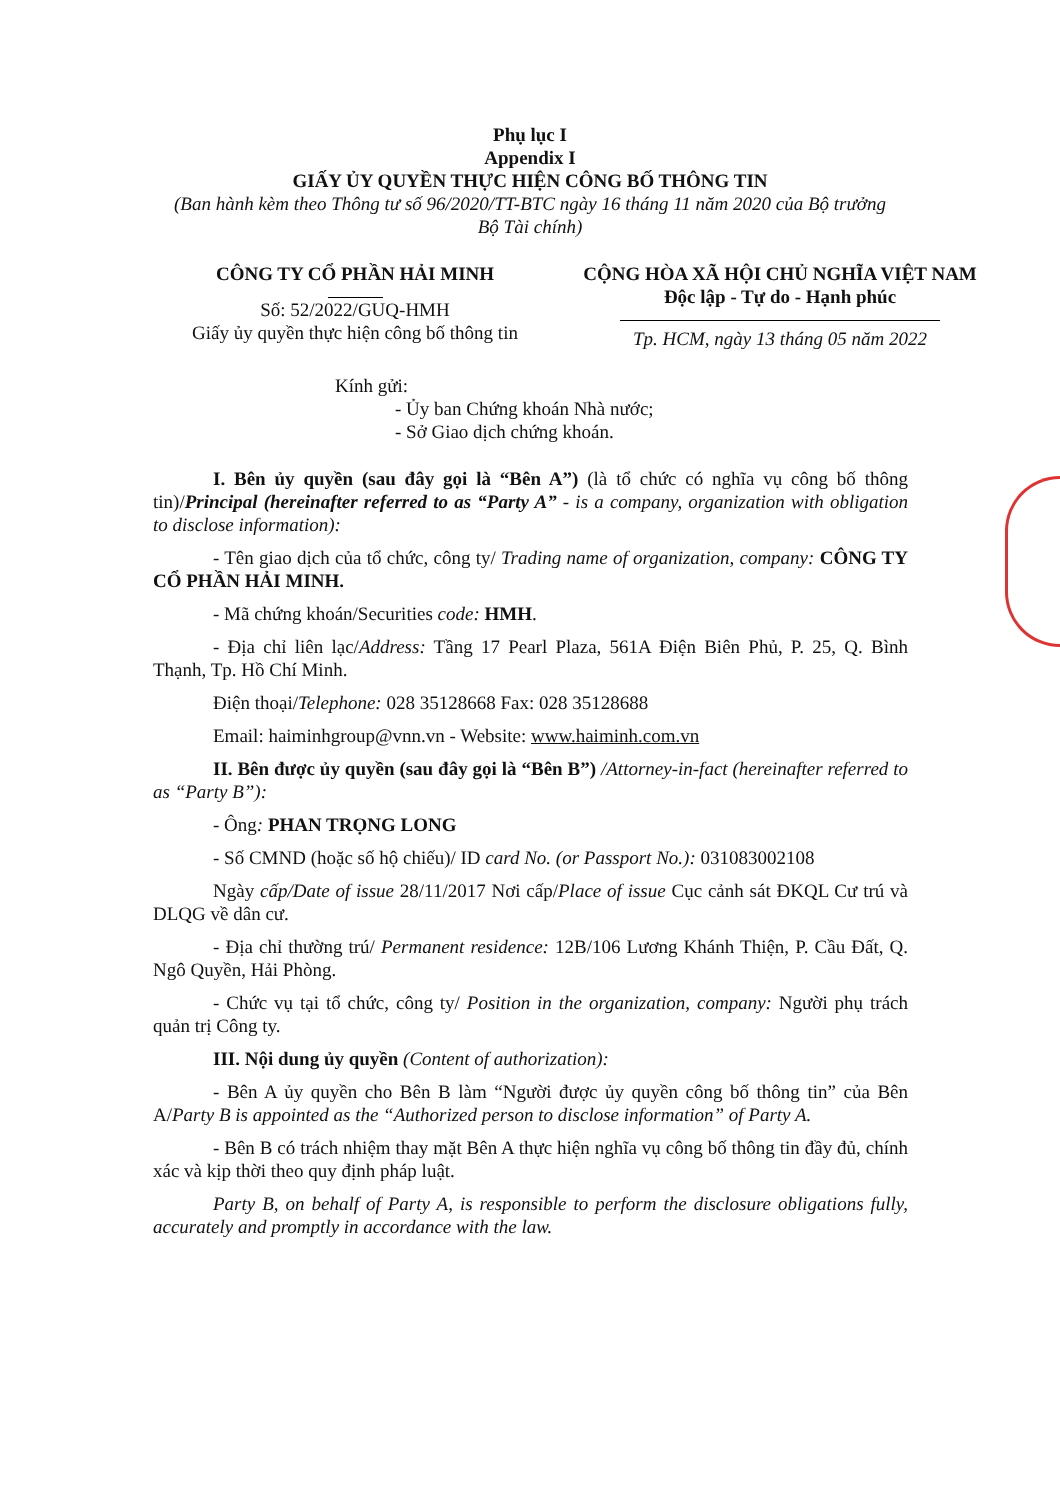Phụ lục I
Appendix I
GIẤY ỦY QUYỀN THỰC HIỆN CÔNG BỐ THÔNG TIN
(Ban hành kèm theo Thông tư số 96/2020/TT-BTC ngày 16 tháng 11 năm 2020 của Bộ trưởng Bộ Tài chính)
CÔNG TY CỔ PHẦN HẢI MINH
Số: 52/2022/GUQ-HMH
Giấy ủy quyền thực hiện công bố thông tin
CỘNG HÒA XÃ HỘI CHỦ NGHĨA VIỆT NAM
Độc lập - Tự do - Hạnh phúc
Tp. HCM, ngày 13 tháng 05 năm 2022
Kính gửi:
- Ủy ban Chứng khoán Nhà nước;
- Sở Giao dịch chứng khoán.
I. Bên ủy quyền (sau đây gọi là “Bên A”) (là tổ chức có nghĩa vụ công bố thông tin)/Principal (hereinafter referred to as “Party A” - is a company, organization with obligation to disclose information):
- Tên giao dịch của tổ chức, công ty/ Trading name of organization, company: CÔNG TY CỔ PHẦN HẢI MINH.
- Mã chứng khoán/Securities code: HMH.
- Địa chỉ liên lạc/Address: Tầng 17 Pearl Plaza, 561A Điện Biên Phủ, P. 25, Q. Bình Thạnh, Tp. Hồ Chí Minh.
Điện thoại/Telephone: 028 35128668 Fax: 028 35128688
Email: haiminhgroup@vnn.vn - Website: www.haiminh.com.vn
II. Bên được ủy quyền (sau đây gọi là “Bên B”) /Attorney-in-fact (hereinafter referred to as “Party B”):
- Ông: PHAN TRỌNG LONG
- Số CMND (hoặc số hộ chiếu)/ ID card No. (or Passport No.): 031083002108
Ngày cấp/Date of issue 28/11/2017 Nơi cấp/Place of issue Cục cảnh sát ĐKQL Cư trú và DLQG về dân cư.
- Địa chỉ thường trú/ Permanent residence: 12B/106 Lương Khánh Thiện, P. Cầu Đất, Q. Ngô Quyền, Hải Phòng.
- Chức vụ tại tổ chức, công ty/ Position in the organization, company: Người phụ trách quản trị Công ty.
III. Nội dung ủy quyền (Content of authorization):
- Bên A ủy quyền cho Bên B làm “Người được ủy quyền công bố thông tin” của Bên A/Party B is appointed as the “Authorized person to disclose information” of Party A.
- Bên B có trách nhiệm thay mặt Bên A thực hiện nghĩa vụ công bố thông tin đầy đủ, chính xác và kịp thời theo quy định pháp luật.
Party B, on behalf of Party A, is responsible to perform the disclosure obligations fully, accurately and promptly in accordance with the law.